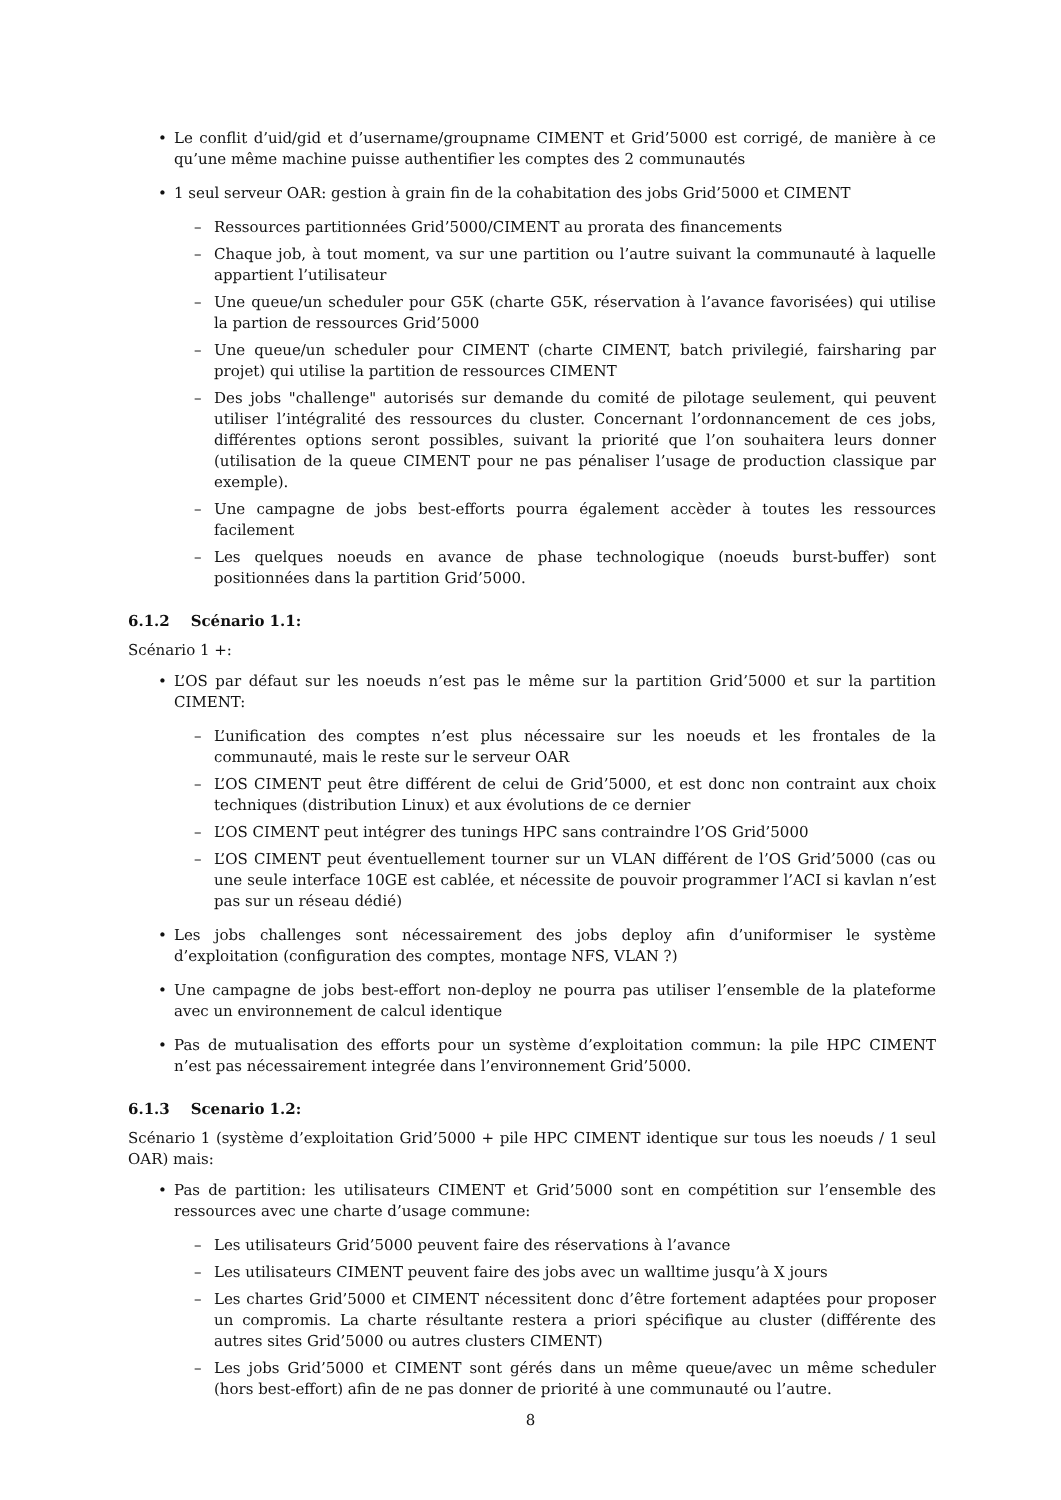• Le conflit d’uid/gid et d’username/groupname CIMENT et Grid’5000 est corrigé, de manière à ce qu’une même machine puisse authentifier les comptes des 2 communautés
• 1 seul serveur OAR: gestion à grain fin de la cohabitation des jobs Grid’5000 et CIMENT
– Ressources partitionnées Grid’5000/CIMENT au prorata des financements
– Chaque job, à tout moment, va sur une partition ou l’autre suivant la communauté à laquelle appartient l’utilisateur
– Une queue/un scheduler pour G5K (charte G5K, réservation à l’avance favorisées) qui utilise la partion de ressources Grid’5000
– Une queue/un scheduler pour CIMENT (charte CIMENT, batch privilegié, fairsharing par projet) qui utilise la partition de ressources CIMENT
– Des jobs "challenge" autorisés sur demande du comité de pilotage seulement, qui peuvent utiliser l’intégralité des ressources du cluster. Concernant l’ordonnancement de ces jobs, différentes options seront possibles, suivant la priorité que l’on souhaitera leurs donner (utilisation de la queue CIMENT pour ne pas pénaliser l’usage de production classique par exemple).
– Une campagne de jobs best-efforts pourra également accèder à toutes les ressources facilement
– Les quelques noeuds en avance de phase technologique (noeuds burst-buffer) sont positionnées dans la partition Grid’5000.
6.1.2 Scénario 1.1:
Scénario 1 +:
• L’OS par défaut sur les noeuds n’est pas le même sur la partition Grid’5000 et sur la partition CIMENT:
– L’unification des comptes n’est plus nécessaire sur les noeuds et les frontales de la communauté, mais le reste sur le serveur OAR
– L’OS CIMENT peut être différent de celui de Grid’5000, et est donc non contraint aux choix techniques (distribution Linux) et aux évolutions de ce dernier
– L’OS CIMENT peut intégrer des tunings HPC sans contraindre l’OS Grid’5000
– L’OS CIMENT peut éventuellement tourner sur un VLAN différent de l’OS Grid’5000 (cas ou une seule interface 10GE est cablée, et nécessite de pouvoir programmer l’ACI si kavlan n’est pas sur un réseau dédié)
• Les jobs challenges sont nécessairement des jobs deploy afin d’uniformiser le système d’exploitation (configuration des comptes, montage NFS, VLAN ?)
• Une campagne de jobs best-effort non-deploy ne pourra pas utiliser l’ensemble de la plateforme avec un environnement de calcul identique
• Pas de mutualisation des efforts pour un système d’exploitation commun: la pile HPC CIMENT n’est pas nécessairement integrée dans l’environnement Grid’5000.
6.1.3 Scenario 1.2:
Scénario 1 (système d’exploitation Grid’5000 + pile HPC CIMENT identique sur tous les noeuds / 1 seul OAR) mais:
• Pas de partition: les utilisateurs CIMENT et Grid’5000 sont en compétition sur l’ensemble des ressources avec une charte d’usage commune:
– Les utilisateurs Grid’5000 peuvent faire des réservations à l’avance
– Les utilisateurs CIMENT peuvent faire des jobs avec un walltime jusqu’à X jours
– Les chartes Grid’5000 et CIMENT nécessitent donc d’être fortement adaptées pour proposer un compromis. La charte résultante restera a priori spécifique au cluster (différente des autres sites Grid’5000 ou autres clusters CIMENT)
– Les jobs Grid’5000 et CIMENT sont gérés dans un même queue/avec un même scheduler (hors best-effort) afin de ne pas donner de priorité à une communauté ou l’autre.
8